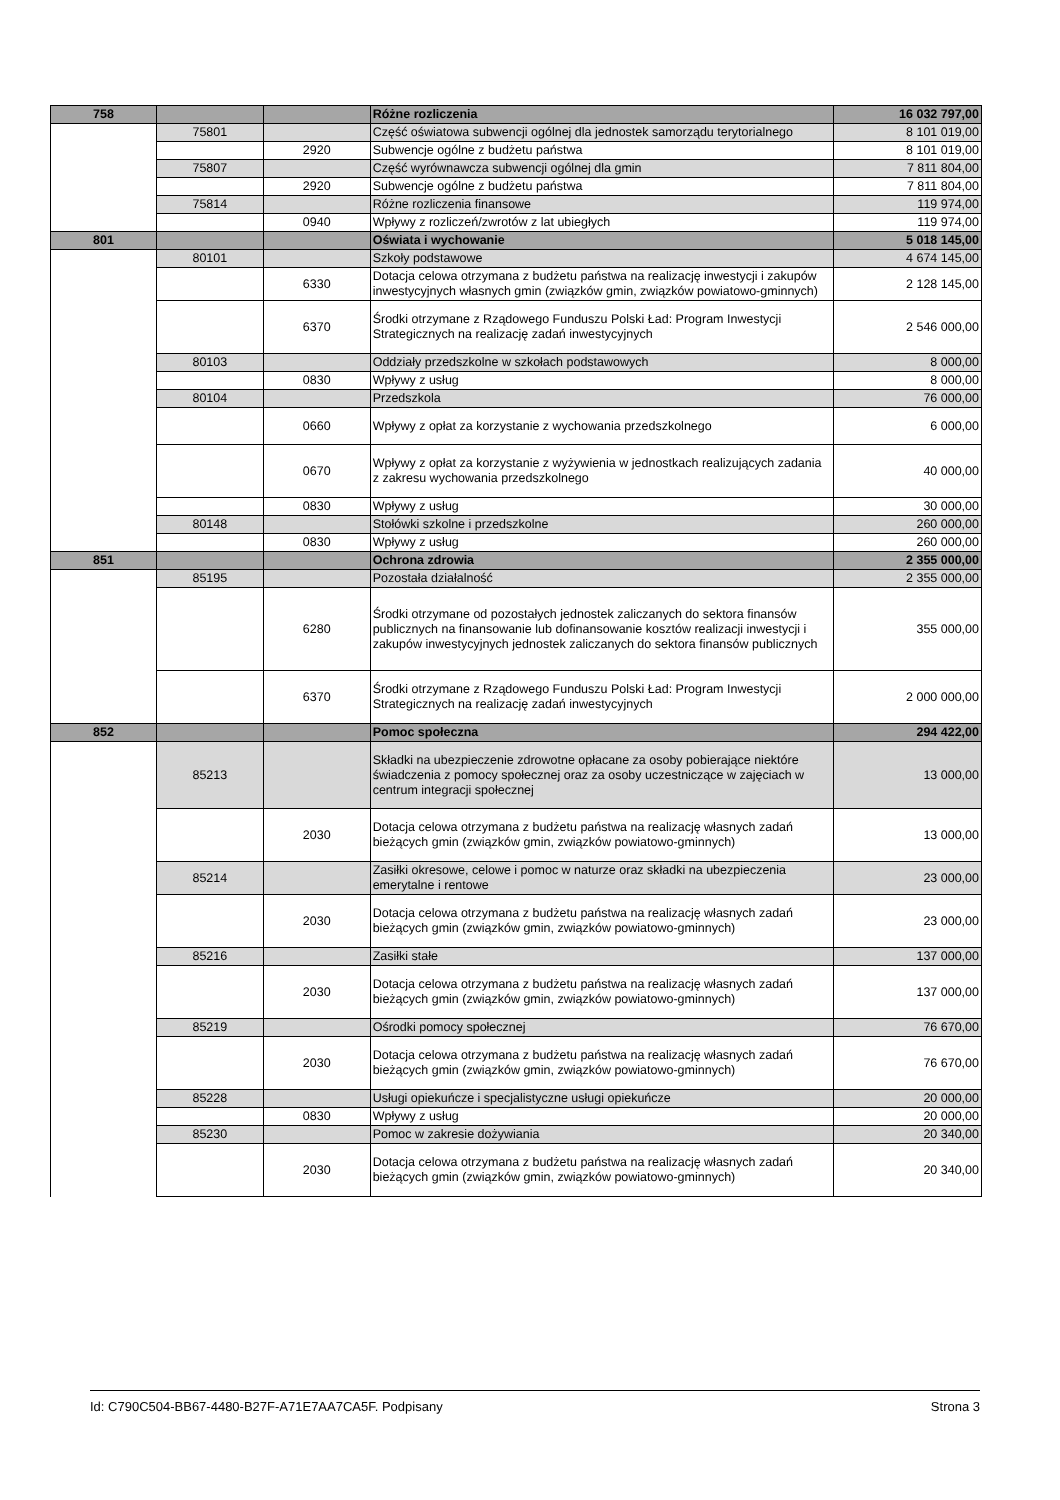| 758 | | | Różne rozliczenia | 16 032 797,00 |
| | 75801 | | Część oświatowa subwencji ogólnej dla jednostek samorządu terytorialnego | 8 101 019,00 |
| | | 2920 | Subwencje ogólne z budżetu państwa | 8 101 019,00 |
| | 75807 | | Część wyrównawcza subwencji ogólnej dla gmin | 7 811 804,00 |
| | | 2920 | Subwencje ogólne z budżetu państwa | 7 811 804,00 |
| | 75814 | | Różne rozliczenia finansowe | 119 974,00 |
| | | 0940 | Wpływy z rozliczeń/zwrotów z lat ubiegłych | 119 974,00 |
| 801 | | | Oświata i wychowanie | 5 018 145,00 |
| | 80101 | | Szkoły podstawowe | 4 674 145,00 |
| | | 6330 | Dotacja celowa otrzymana z budżetu państwa na realizację inwestycji i zakupów inwestycyjnych własnych gmin (związków gmin, związków powiatowo-gminnych) | 2 128 145,00 |
| | | 6370 | Środki otrzymane z Rządowego Funduszu Polski Ład: Program Inwestycji Strategicznych na realizację zadań inwestycyjnych | 2 546 000,00 |
| | 80103 | | Oddziały przedszkolne w szkołach podstawowych | 8 000,00 |
| | | 0830 | Wpływy z usług | 8 000,00 |
| | 80104 | | Przedszkola | 76 000,00 |
| | | 0660 | Wpływy z opłat za korzystanie z wychowania przedszkolnego | 6 000,00 |
| | | 0670 | Wpływy z opłat za korzystanie z wyżywienia w jednostkach realizujących zadania z zakresu wychowania przedszkolnego | 40 000,00 |
| | | 0830 | Wpływy z usług | 30 000,00 |
| | 80148 | | Stołówki szkolne i przedszkolne | 260 000,00 |
| | | 0830 | Wpływy z usług | 260 000,00 |
| 851 | | | Ochrona zdrowia | 2 355 000,00 |
| | 85195 | | Pozostała działalność | 2 355 000,00 |
| | | 6280 | Środki otrzymane od pozostałych jednostek zaliczanych do sektora finansów publicznych na finansowanie lub dofinansowanie kosztów realizacji inwestycji i zakupów inwestycyjnych jednostek zaliczanych do sektora finansów publicznych | 355 000,00 |
| | | 6370 | Środki otrzymane z Rządowego Funduszu Polski Ład: Program Inwestycji Strategicznych na realizację zadań inwestycyjnych | 2 000 000,00 |
| 852 | | | Pomoc społeczna | 294 422,00 |
| | 85213 | | Składki na ubezpieczenie zdrowotne opłacane za osoby pobierające niektóre świadczenia z pomocy społecznej oraz za osoby uczestniczące w zajęciach w centrum integracji społecznej | 13 000,00 |
| | | 2030 | Dotacja celowa otrzymana z budżetu państwa na realizację własnych zadań bieżących gmin (związków gmin, związków powiatowo-gminnych) | 13 000,00 |
| | 85214 | | Zasiłki okresowe, celowe i pomoc w naturze oraz składki na ubezpieczenia emerytalne i rentowe | 23 000,00 |
| | | 2030 | Dotacja celowa otrzymana z budżetu państwa na realizację własnych zadań bieżących gmin (związków gmin, związków powiatowo-gminnych) | 23 000,00 |
| | 85216 | | Zasiłki stałe | 137 000,00 |
| | | 2030 | Dotacja celowa otrzymana z budżetu państwa na realizację własnych zadań bieżących gmin (związków gmin, związków powiatowo-gminnych) | 137 000,00 |
| | 85219 | | Ośrodki pomocy społecznej | 76 670,00 |
| | | 2030 | Dotacja celowa otrzymana z budżetu państwa na realizację własnych zadań bieżących gmin (związków gmin, związków powiatowo-gminnych) | 76 670,00 |
| | 85228 | | Usługi opiekuńcze i specjalistyczne usługi opiekuńcze | 20 000,00 |
| | | 0830 | Wpływy z usług | 20 000,00 |
| | 85230 | | Pomoc w zakresie dożywiania | 20 340,00 |
| | | 2030 | Dotacja celowa otrzymana z budżetu państwa na realizację własnych zadań bieżących gmin (związków gmin, związków powiatowo-gminnych) | 20 340,00 |
Id: C790C504-BB67-4480-B27F-A71E7AA7CA5F. Podpisany Strona 3